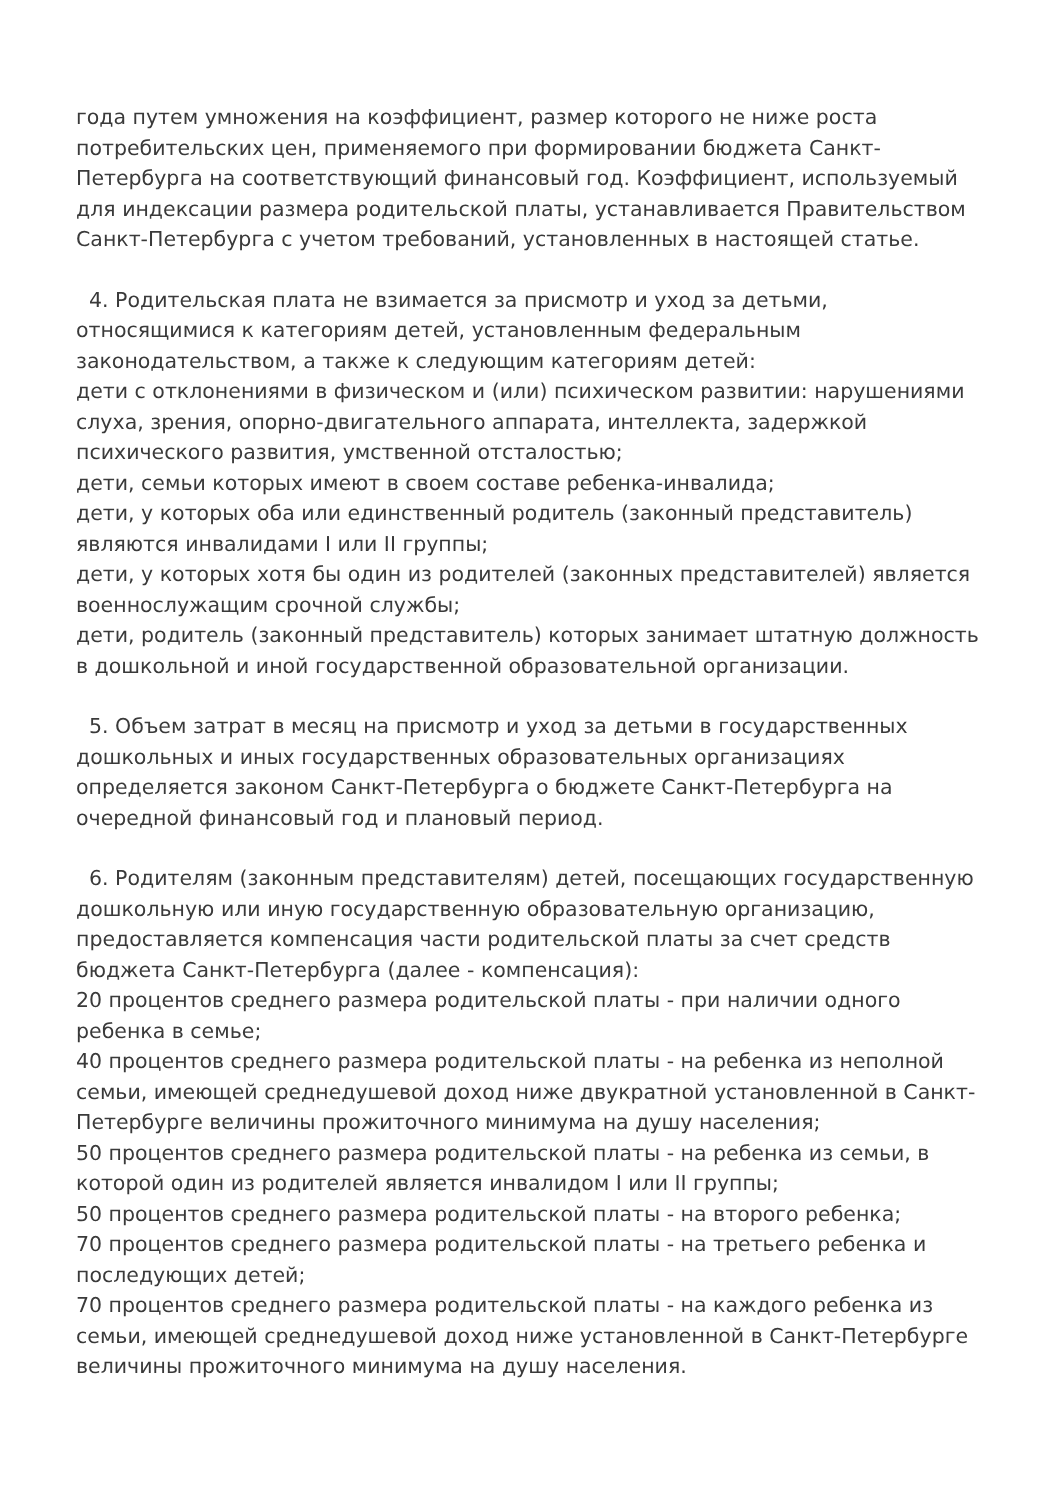года путем умножения на коэффициент, размер которого не ниже роста потребительских цен, применяемого при формировании бюджета Санкт-Петербурга на соответствующий финансовый год. Коэффициент, используемый для индексации размера родительской платы, устанавливается Правительством Санкт-Петербурга с учетом требований, установленных в настоящей статье.
4. Родительская плата не взимается за присмотр и уход за детьми, относящимися к категориям детей, установленным федеральным законодательством, а также к следующим категориям детей:
дети с отклонениями в физическом и (или) психическом развитии: нарушениями слуха, зрения, опорно-двигательного аппарата, интеллекта, задержкой психического развития, умственной отсталостью;
дети, семьи которых имеют в своем составе ребенка-инвалида;
дети, у которых оба или единственный родитель (законный представитель) являются инвалидами I или II группы;
дети, у которых хотя бы один из родителей (законных представителей) является военнослужащим срочной службы;
дети, родитель (законный представитель) которых занимает штатную должность в дошкольной и иной государственной образовательной организации.
5. Объем затрат в месяц на присмотр и уход за детьми в государственных дошкольных и иных государственных образовательных организациях определяется законом Санкт-Петербурга о бюджете Санкт-Петербурга на очередной финансовый год и плановый период.
6. Родителям (законным представителям) детей, посещающих государственную дошкольную или иную государственную образовательную организацию, предоставляется компенсация части родительской платы за счет средств бюджета Санкт-Петербурга (далее - компенсация):
20 процентов среднего размера родительской платы - при наличии одного ребенка в семье;
40 процентов среднего размера родительской платы - на ребенка из неполной семьи, имеющей среднедушевой доход ниже двукратной установленной в Санкт-Петербурге величины прожиточного минимума на душу населения;
50 процентов среднего размера родительской платы - на ребенка из семьи, в которой один из родителей является инвалидом I или II группы;
50 процентов среднего размера родительской платы - на второго ребенка;
70 процентов среднего размера родительской платы - на третьего ребенка и последующих детей;
70 процентов среднего размера родительской платы - на каждого ребенка из семьи, имеющей среднедушевой доход ниже установленной в Санкт-Петербурге величины прожиточного минимума на душу населения.